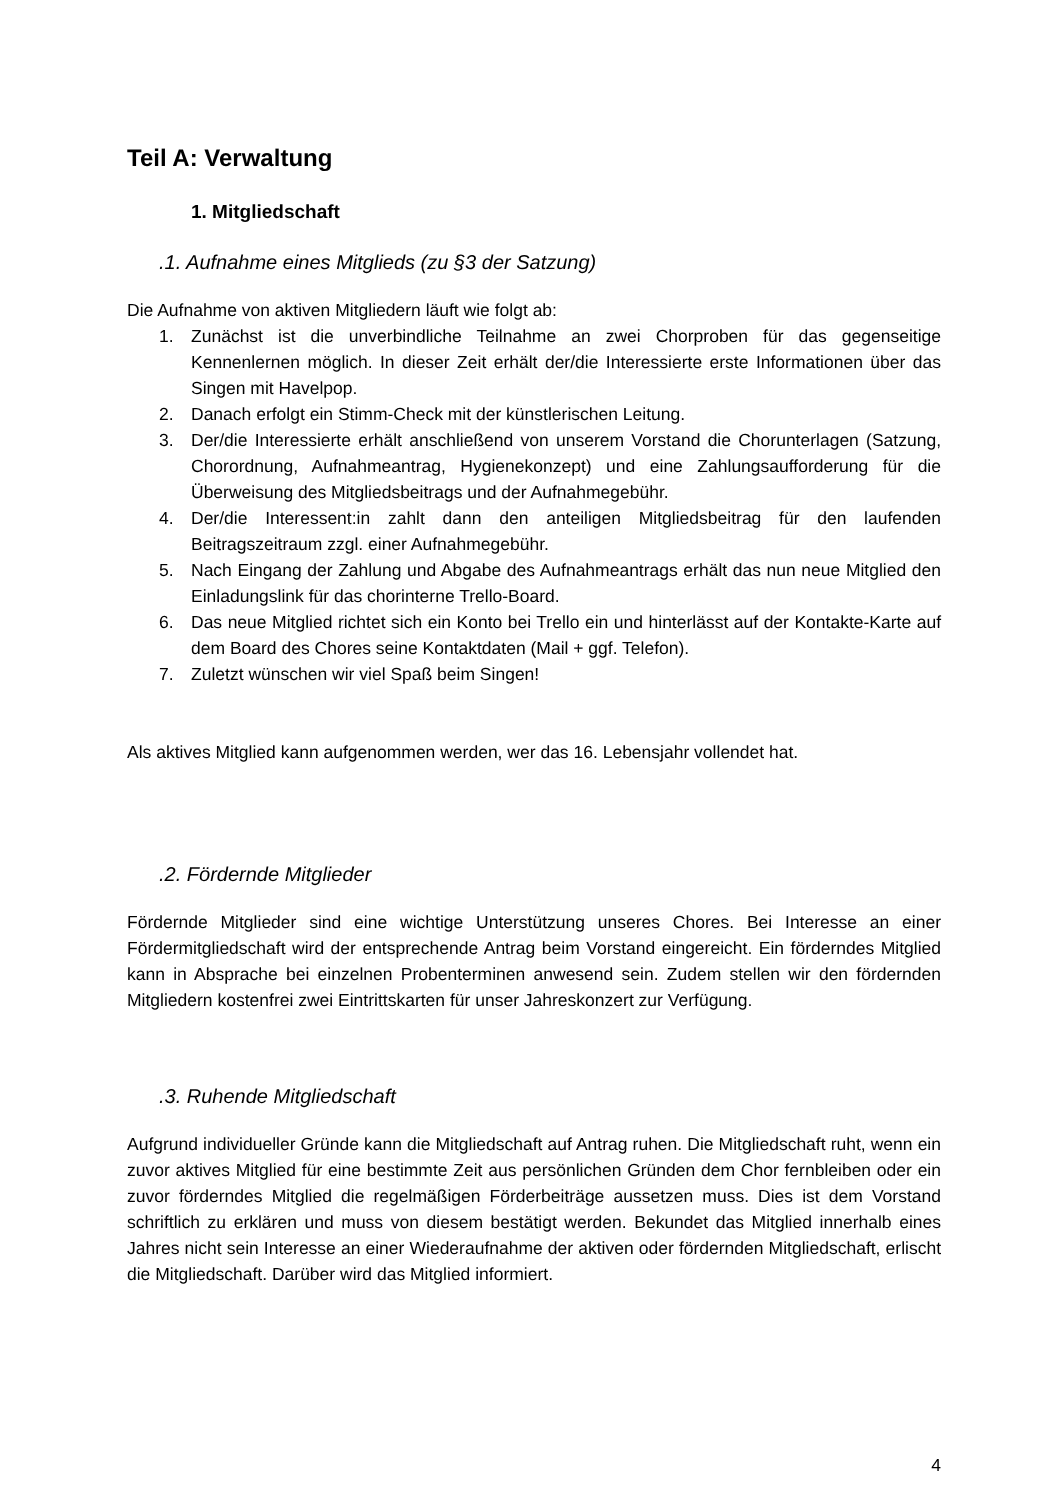Teil A: Verwaltung
1. Mitgliedschaft
.1. Aufnahme eines Mitglieds (zu §3 der Satzung)
Die Aufnahme von aktiven Mitgliedern läuft wie folgt ab:
1. Zunächst ist die unverbindliche Teilnahme an zwei Chorproben für das gegenseitige Kennenlernen möglich. In dieser Zeit erhält der/die Interessierte erste Informationen über das Singen mit Havelpop.
2. Danach erfolgt ein Stimm-Check mit der künstlerischen Leitung.
3. Der/die Interessierte erhält anschließend von unserem Vorstand die Chorunterlagen (Satzung, Chorordnung, Aufnahmeantrag, Hygienekonzept) und eine Zahlungsaufforderung für die Überweisung des Mitgliedsbeitrags und der Aufnahmegebühr.
4. Der/die Interessent:in zahlt dann den anteiligen Mitgliedsbeitrag für den laufenden Beitragszeitraum zzgl. einer Aufnahmegebühr.
5. Nach Eingang der Zahlung und Abgabe des Aufnahmeantrags erhält das nun neue Mitglied den Einladungslink für das chorinterne Trello-Board.
6. Das neue Mitglied richtet sich ein Konto bei Trello ein und hinterlässt auf der Kontakte-Karte auf dem Board des Chores seine Kontaktdaten (Mail + ggf. Telefon).
7. Zuletzt wünschen wir viel Spaß beim Singen!
Als aktives Mitglied kann aufgenommen werden, wer das 16. Lebensjahr vollendet hat.
.2. Fördernde Mitglieder
Fördernde Mitglieder sind eine wichtige Unterstützung unseres Chores. Bei Interesse an einer Fördermitgliedschaft wird der entsprechende Antrag beim Vorstand eingereicht. Ein förderndes Mitglied kann in Absprache bei einzelnen Probenterminen anwesend sein. Zudem stellen wir den fördernden Mitgliedern kostenfrei zwei Eintrittskarten für unser Jahreskonzert zur Verfügung.
.3. Ruhende Mitgliedschaft
Aufgrund individueller Gründe kann die Mitgliedschaft auf Antrag ruhen. Die Mitgliedschaft ruht, wenn ein zuvor aktives Mitglied für eine bestimmte Zeit aus persönlichen Gründen dem Chor fernbleiben oder ein zuvor förderndes Mitglied die regelmäßigen Förderbeiträge aussetzen muss. Dies ist dem Vorstand schriftlich zu erklären und muss von diesem bestätigt werden. Bekundet das Mitglied innerhalb eines Jahres nicht sein Interesse an einer Wiederaufnahme der aktiven oder fördernden Mitgliedschaft, erlischt die Mitgliedschaft. Darüber wird das Mitglied informiert.
4